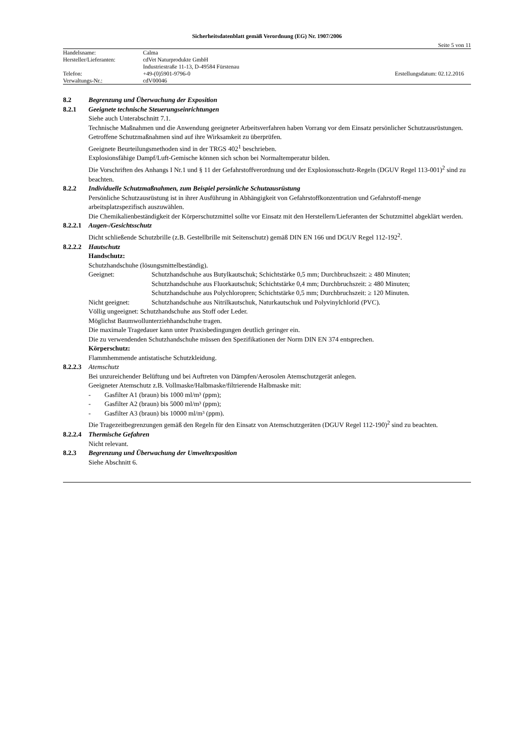Sicherheitsdatenblatt gemäß Verordnung (EG) Nr. 1907/2006
Seite 5 von 11
| Handelsname: | Calma | |
| Hersteller/Lieferanten: | cdVet Naturprodukte GmbH | |
| | Industriestraße 11-13, D-49584 Fürstenau | |
| Telefon: | +49-(0)5901-9796-0 | Erstellungsdatum: 02.12.2016 |
| Verwaltungs-Nr.: | cdV00046 | |
8.2 Begrenzung und Überwachung der Exposition
8.2.1 Geeignete technische Steuerungseinrichtungen
Siehe auch Unterabschnitt 7.1.
Technische Maßnahmen und die Anwendung geeigneter Arbeitsverfahren haben Vorrang vor dem Einsatz persönlicher Schutzausrüstungen.
Getroffene Schutzmaßnahmen sind auf ihre Wirksamkeit zu überprüfen.
Geeignete Beurteilungsmethoden sind in der TRGS 402<sup>1</sup> beschrieben.
Explosionsfähige Dampf/Luft-Gemische können sich schon bei Normaltemperatur bilden.
Die Vorschriften des Anhangs I Nr.1 und § 11 der Gefahrstoffverordnung und der Explosionsschutz-Regeln (DGUV Regel 113-001)<sup>2</sup> sind zu beachten.
8.2.2 Individuelle Schutzmaßnahmen, zum Beispiel persönliche Schutzausrüstung
Persönliche Schutzausrüstung ist in ihrer Ausführung in Abhängigkeit von Gefahrstoffkonzentration und Gefahrstoff-menge arbeitsplatzspezifisch auszuwählen.
Die Chemikalienbeständigkeit der Körperschutzmittel sollte vor Einsatz mit den Herstellern/Lieferanten der Schutzmittel abgeklärt werden.
8.2.2.1 Augen-/Gesichtsschutz
Dicht schließende Schutzbrille (z.B. Gestellbrille mit Seitenschutz) gemäß DIN EN 166 und DGUV Regel 112-192<sup>2</sup>.
8.2.2.2 Hautschutz
Handschutz:
Schutzhandschuhe (lösungsmittelbeständig).
Geeignet: Schutzhandschuhe aus Butylkautschuk; Schichtstärke 0,5 mm; Durchbruchszeit: ≥ 480 Minuten;
Schutzhandschuhe aus Fluorkautschuk; Schichtstärke 0,4 mm; Durchbruchszeit: ≥ 480 Minuten;
Schutzhandschuhe aus Polychloropren; Schichtstärke 0,5 mm; Durchbruchszeit: ≥ 120 Minuten.
Nicht geeignet: Schutzhandschuhe aus Nitrilkautschuk, Naturkautschuk und Polyvinylchlorid (PVC).
Völlig ungeeignet: Schutzhandschuhe aus Stoff oder Leder.
Möglichst Baumwollunterziehhandschuhe tragen.
Die maximale Tragedauer kann unter Praxisbedingungen deutlich geringer ein.
Die zu verwendenden Schutzhandschuhe müssen den Spezifikationen der Norm DIN EN 374 entsprechen.
Körperschutz:
Flammhemmende antistatische Schutzkleidung.
8.2.2.3 Atemschutz
Bei unzureichender Belüftung und bei Auftreten von Dämpfen/Aerosolen Atemschutzgerät anlegen.
Geeigneter Atemschutz z.B. Vollmaske/Halbmaske/filtrierende Halbmaske mit:
- Gasfilter A1 (braun) bis 1000 ml/m³ (ppm);
- Gasfilter A2 (braun) bis 5000 ml/m³ (ppm);
- Gasfilter A3 (braun) bis 10000 ml/m³ (ppm).
Die Tragezeitbegrenzungen gemäß den Regeln für den Einsatz von Atemschutzgeräten (DGUV Regel 112-190)<sup>2</sup> sind zu beachten.
8.2.2.4 Thermische Gefahren
Nicht relevant.
8.2.3 Begrenzung und Überwachung der Umweltexposition
Siehe Abschnitt 6.